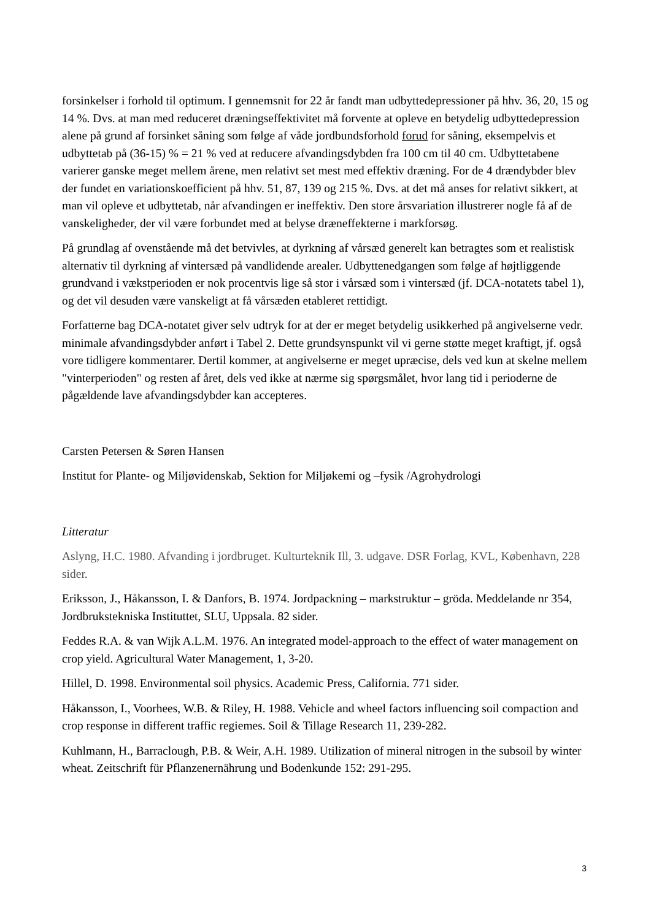forsinkelser i forhold til optimum. I gennemsnit for 22 år fandt man udbyttedepressioner på hhv. 36, 20, 15 og 14 %. Dvs. at man med reduceret dræningseffektivitet må forvente at opleve en betydelig udbyttedepression alene på grund af forsinket såning som følge af våde jordbundsforhold forud for såning, eksempelvis et udbyttetab på (36-15) % = 21 % ved at reducere afvandingsdybden fra 100 cm til 40 cm. Udbyttetabene varierer ganske meget mellem årene, men relativt set mest med effektiv dræning. For de 4 drændybder blev der fundet en variationskoefficient på hhv. 51, 87, 139 og 215 %. Dvs. at det må anses for relativt sikkert, at man vil opleve et udbyttetab, når afvandingen er ineffektiv. Den store årsvariation illustrerer nogle få af de vanskeligheder, der vil være forbundet med at belyse dræneffekterne i markforsøg.
På grundlag af ovenstående må det betvivles, at dyrkning af vårsæd generelt kan betragtes som et realistisk alternativ til dyrkning af vintersæd på vandlidende arealer. Udbyttenedgangen som følge af højtliggende grundvand i vækstperioden er nok procentvis lige så stor i vårsæd som i vintersæd (jf. DCA-notatets tabel 1), og det vil desuden være vanskeligt at få vårsæden etableret rettidigt.
Forfatterne bag DCA-notatet giver selv udtryk for at der er meget betydelig usikkerhed på angivelserne vedr. minimale afvandingsdybder anført i Tabel 2. Dette grundsynspunkt vil vi gerne støtte meget kraftigt, jf. også vore tidligere kommentarer. Dertil kommer, at angivelserne er meget upræcise, dels ved kun at skelne mellem "vinterperioden" og resten af året, dels ved ikke at nærme sig spørgsmålet, hvor lang tid i perioderne de pågældende lave afvandingsdybder kan accepteres.
Carsten Petersen & Søren Hansen
Institut for Plante- og Miljøvidenskab, Sektion for Miljøkemi og –fysik /Agrohydrologi
Litteratur
Aslyng, H.C. 1980. Afvanding i jordbruget. Kulturteknik Ill, 3. udgave. DSR Forlag, KVL, København, 228 sider.
Eriksson, J., Håkansson, I. & Danfors, B. 1974. Jordpackning – markstruktur – gröda. Meddelande nr 354, Jordbrukstekniska Instituttet, SLU, Uppsala. 82 sider.
Feddes R.A. & van Wijk A.L.M. 1976. An integrated model-approach to the effect of water management on crop yield. Agricultural Water Management, 1, 3-20.
Hillel, D. 1998. Environmental soil physics. Academic Press, California. 771 sider.
Håkansson, I., Voorhees, W.B. & Riley, H. 1988. Vehicle and wheel factors influencing soil compaction and crop response in different traffic regiemes. Soil & Tillage Research 11, 239-282.
Kuhlmann, H., Barraclough, P.B. & Weir, A.H. 1989. Utilization of mineral nitrogen in the subsoil by winter wheat. Zeitschrift für Pflanzenernährung und Bodenkunde 152: 291-295.
3